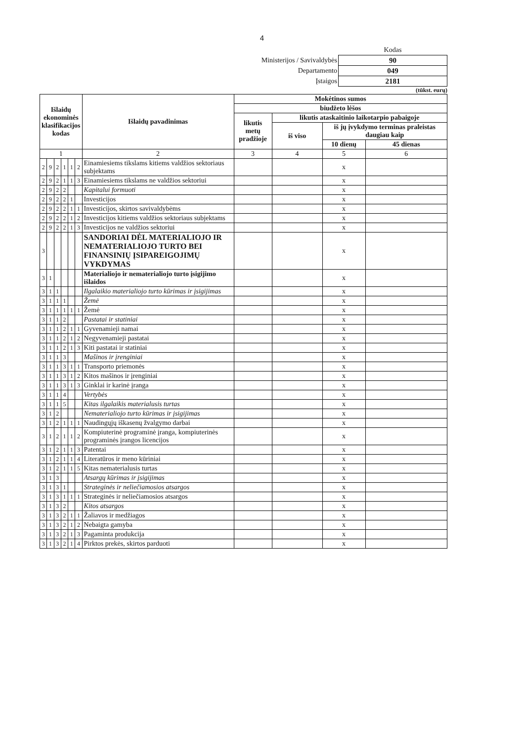4
| | Kodas |
| Ministerijos / Savivaldybės | 90 |
| Departamento | 049 |
| Įstaigos | 2181 |
(tūkst. eurų)
| Išlaidų ekonominės klasifikacijos kodas | | | | | | Išlaidų pavadinimas | Mokėtinos sumos | | | |
| --- | --- | --- | --- | --- | --- | --- | --- | --- | --- | --- |
| | | | | | | | biudžeto lėšos | | | |
| | | | | | | | likutis metų pradžioje | likutis ataskaitinio laikotarpio pabaigoje | | |
| | | | | | | | | iš viso | iš jų įvykdymo terminas praleistas daugiau kaip | |
| | | | | | | | | | 10 dienų | 45 dienas |
| 1 | | | | | | 2 | 3 | 4 | 5 | 6 |
| 2 | 9 | 2 | 1 | 1 | 2 | Einamiesiems tikslams kitiems valdžios sektoriaus subjektams | | | x | |
| 2 | 9 | 2 | 1 | 1 | 3 | Einamiesiems tikslams ne valdžios sektoriui | | | x | |
| 2 | 9 | 2 | 2 | | | Kapitalui formuoti | | | x | |
| 2 | 9 | 2 | 2 | 1 | | Investicijos | | | x | |
| 2 | 9 | 2 | 2 | 1 | 1 | Investicijos, skirtos savivaldybėms | | | x | |
| 2 | 9 | 2 | 2 | 1 | 2 | Investicijos kitiems valdžios sektoriaus subjektams | | | x | |
| 2 | 9 | 2 | 2 | 1 | 3 | Investicijos ne valdžios sektoriui | | | x | |
| 3 | | | | | | SANDORIAI DĖL MATERIALIOJO IR NEMATERIALIOJO TURTO BEI FINANSINIŲ ĮSIPAREIGOJIMŲ VYKDYMAS | | | x | |
| 3 | 1 | | | | | Materialiojo ir nematerialiojo turto įsigijimo išlaidos | | | x | |
| 3 | 1 | 1 | | | | Ilgalaikio materialiojo turto kūrimas ir įsigijimas | | | x | |
| 3 | 1 | 1 | 1 | | | Žemė | | | x | |
| 3 | 1 | 1 | 1 | 1 | 1 | Žemė | | | x | |
| 3 | 1 | 1 | 2 | | | Pastatai ir statiniai | | | x | |
| 3 | 1 | 1 | 2 | 1 | 1 | Gyvenamieji namai | | | x | |
| 3 | 1 | 1 | 2 | 1 | 2 | Negyvenamieji pastatai | | | x | |
| 3 | 1 | 1 | 2 | 1 | 3 | Kiti pastatai ir statiniai | | | x | |
| 3 | 1 | 1 | 3 | | | Mašinos ir įrenginiai | | | x | |
| 3 | 1 | 1 | 3 | 1 | 1 | Transporto priemonės | | | x | |
| 3 | 1 | 1 | 3 | 1 | 2 | Kitos mašinos ir įrenginiai | | | x | |
| 3 | 1 | 1 | 3 | 1 | 3 | Ginklai ir karinė įranga | | | x | |
| 3 | 1 | 1 | 4 | | | Vertybės | | | x | |
| 3 | 1 | 1 | 5 | | | Kitas ilgalaikis materialusis turtas | | | x | |
| 3 | 1 | 2 | | | | Nematerialiojo turto kūrimas ir įsigijimas | | | x | |
| 3 | 1 | 2 | 1 | 1 | 1 | Naudingųjų iškasenų žvalgymo darbai | | | x | |
| 3 | 1 | 2 | 1 | 1 | 2 | Kompiuterinė programinė įranga, kompiuterinės programinės įrangos licencijos | | | x | |
| 3 | 1 | 2 | 1 | 1 | 3 | Patentai | | | x | |
| 3 | 1 | 2 | 1 | 1 | 4 | Literatūros ir meno kūriniai | | | x | |
| 3 | 1 | 2 | 1 | 1 | 5 | Kitas nematerialusis turtas | | | x | |
| 3 | 1 | 3 | | | | Atsargų kūrimas ir įsigijimas | | | x | |
| 3 | 1 | 3 | 1 | | | Strateginės ir neliečiamosios atsargos | | | x | |
| 3 | 1 | 3 | 1 | 1 | 1 | Strateginės ir neliečiamosios atsargos | | | x | |
| 3 | 1 | 3 | 2 | | | Kitos atsargos | | | x | |
| 3 | 1 | 3 | 2 | 1 | 1 | Žaliavos ir medžiagos | | | x | |
| 3 | 1 | 3 | 2 | 1 | 2 | Nebaigta gamyba | | | x | |
| 3 | 1 | 3 | 2 | 1 | 3 | Pagaminta produkcija | | | x | |
| 3 | 1 | 3 | 2 | 1 | 4 | Pirktos prekės, skirtos parduoti | | | x | |